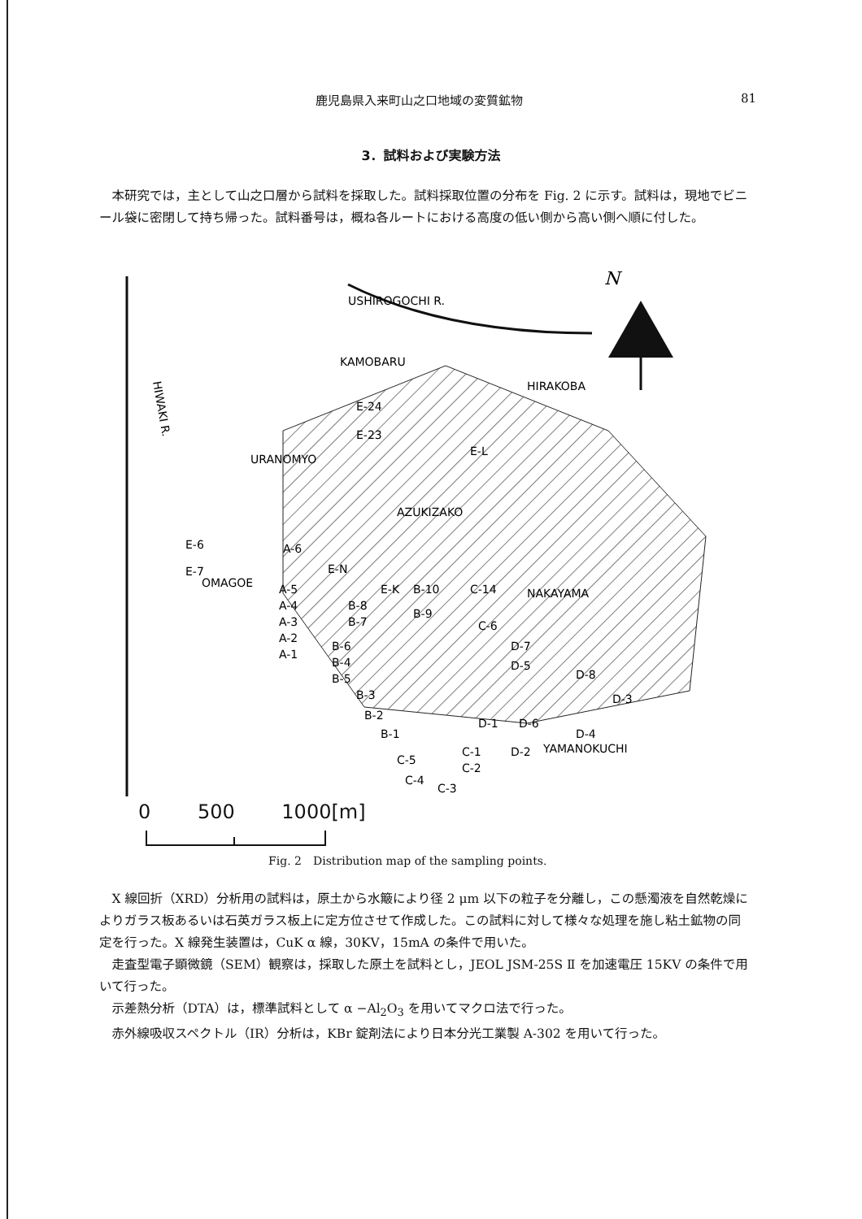鹿児島県入来町山之口地域の変質鉱物 81
3．試料および実験方法
本研究では，主として山之口層から試料を採取した。試料採取位置の分布を Fig. 2 に示す。試料は，現地でビニール袋に密閉して持ち帰った。試料番号は，概ね各ルートにおける高度の低い側から高い側へ順に付した。
N
KAMOBARU
HIRAKOBA
URANOMYO
AZUKIZAKO
NAKAYAMA
OMAGOE
YAMANOKUCHI
HIWAKI R.
USHIROGOCHI R.
E-24
E-23
E-L
E-6
E-7
A-6
E-N
A-5
A-4
A-3
A-2
A-1
E-K
B-10
C-14
B-8
B-7
B-9
C-6
B-6
B-4
B-5
B-3
B-2
B-1
D-7
D-5
D-8
D-3
D-1
D-6
D-4
C-1
D-2
C-5
C-2
C-4
C-3
0 500 1000[m]
Fig. 2　Distribution map of the sampling points.
X 線回折（XRD）分析用の試料は，原土から水簸により径 2 μm 以下の粒子を分離し，この懸濁液を自然乾燥によりガラス板あるいは石英ガラス板上に定方位させて作成した。この試料に対して様々な処理を施し粘土鉱物の同定を行った。X 線発生装置は，CuK α 線，30KV，15mA の条件で用いた。
走査型電子顕微鏡（SEM）観察は，採取した原土を試料とし，JEOL JSM-25S Ⅱ を加速電圧 15KV の条件で用いて行った。
示差熱分析（DTA）は，標準試料として α −Al<sub>2</sub>O<sub>3</sub> を用いてマクロ法で行った。
赤外線吸収スペクトル（IR）分析は，KBr 錠剤法により日本分光工業製 A-302 を用いて行った。